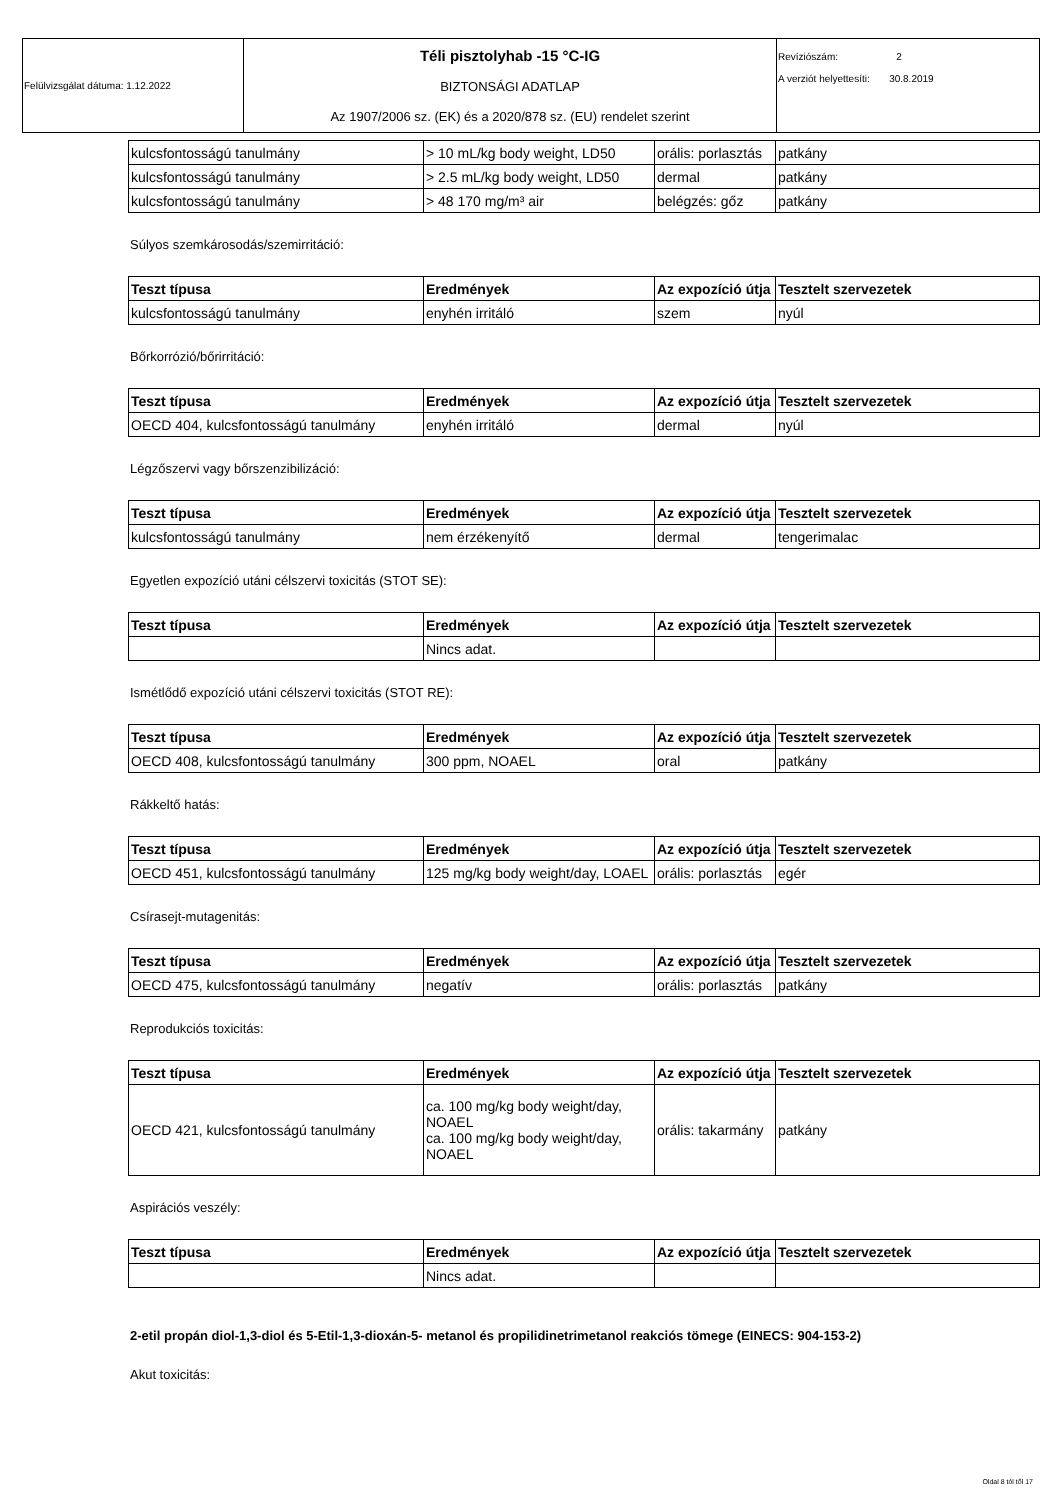| Felülvizsgálat dátuma: 1.12.2022 | Téli pisztolyhab -15 °C-IG BIZTONSÁGI ADATLAP Az 1907/2006 sz. (EK) és a 2020/878 sz. (EU) rendelet szerint | Revíziószám: 2 A verziót helyettesíti: 30.8.2019 |
| kulcsfontosságú tanulmány | > 10 mL/kg body weight, LD50 | orális: porlasztás | patkány |
| kulcsfontosságú tanulmány | > 2.5 mL/kg body weight, LD50 | dermal | patkány |
| kulcsfontosságú tanulmány | > 48 170 mg/m³ air | belégzés: gőz | patkány |
Súlyos szemkárosodás/szemirritáció:
| Teszt típusa | Eredmények | Az expozíció útja | Tesztelt szervezetek |
| --- | --- | --- | --- |
| kulcsfontosságú tanulmány | enyhén irritáló | szem | nyúl |
Bőrkorrózió/bőrirritáció:
| Teszt típusa | Eredmények | Az expozíció útja | Tesztelt szervezetek |
| --- | --- | --- | --- |
| OECD 404, kulcsfontosságú tanulmány | enyhén irritáló | dermal | nyúl |
Légzőszervi vagy bőrszenzibilizáció:
| Teszt típusa | Eredmények | Az expozíció útja | Tesztelt szervezetek |
| --- | --- | --- | --- |
| kulcsfontosságú tanulmány | nem érzékenyítő | dermal | tengerimalac |
Egyetlen expozíció utáni célszervi toxicitás (STOT SE):
| Teszt típusa | Eredmények | Az expozíció útja | Tesztelt szervezetek |
| --- | --- | --- | --- |
| | Nincs adat. | | |
Ismétlődő expozíció utáni célszervi toxicitás (STOT RE):
| Teszt típusa | Eredmények | Az expozíció útja | Tesztelt szervezetek |
| --- | --- | --- | --- |
| OECD 408, kulcsfontosságú tanulmány | 300 ppm, NOAEL | oral | patkány |
Rákkeltő hatás:
| Teszt típusa | Eredmények | Az expozíció útja | Tesztelt szervezetek |
| --- | --- | --- | --- |
| OECD 451, kulcsfontosságú tanulmány | 125 mg/kg body weight/day, LOAEL | orális: porlasztás | egér |
Csírasejt-mutagenitás:
| Teszt típusa | Eredmények | Az expozíció útja | Tesztelt szervezetek |
| --- | --- | --- | --- |
| OECD 475, kulcsfontosságú tanulmány | negatív | orális: porlasztás | patkány |
Reprodukciós toxicitás:
| Teszt típusa | Eredmények | Az expozíció útja | Tesztelt szervezetek |
| --- | --- | --- | --- |
| OECD 421, kulcsfontosságú tanulmány | ca. 100 mg/kg body weight/day, NOAEL ca. 100 mg/kg body weight/day, NOAEL | orális: takarmány | patkány |
Aspirációs veszély:
| Teszt típusa | Eredmények | Az expozíció útja | Tesztelt szervezetek |
| --- | --- | --- | --- |
| | Nincs adat. | | |
2-etil propán diol-1,3-diol és 5-Etil-1,3-dioxán-5- metanol és propilidinetrimetanol reakciós tömege (EINECS: 904-153-2)
Akut toxicitás:
Oldal 8 tól től 17